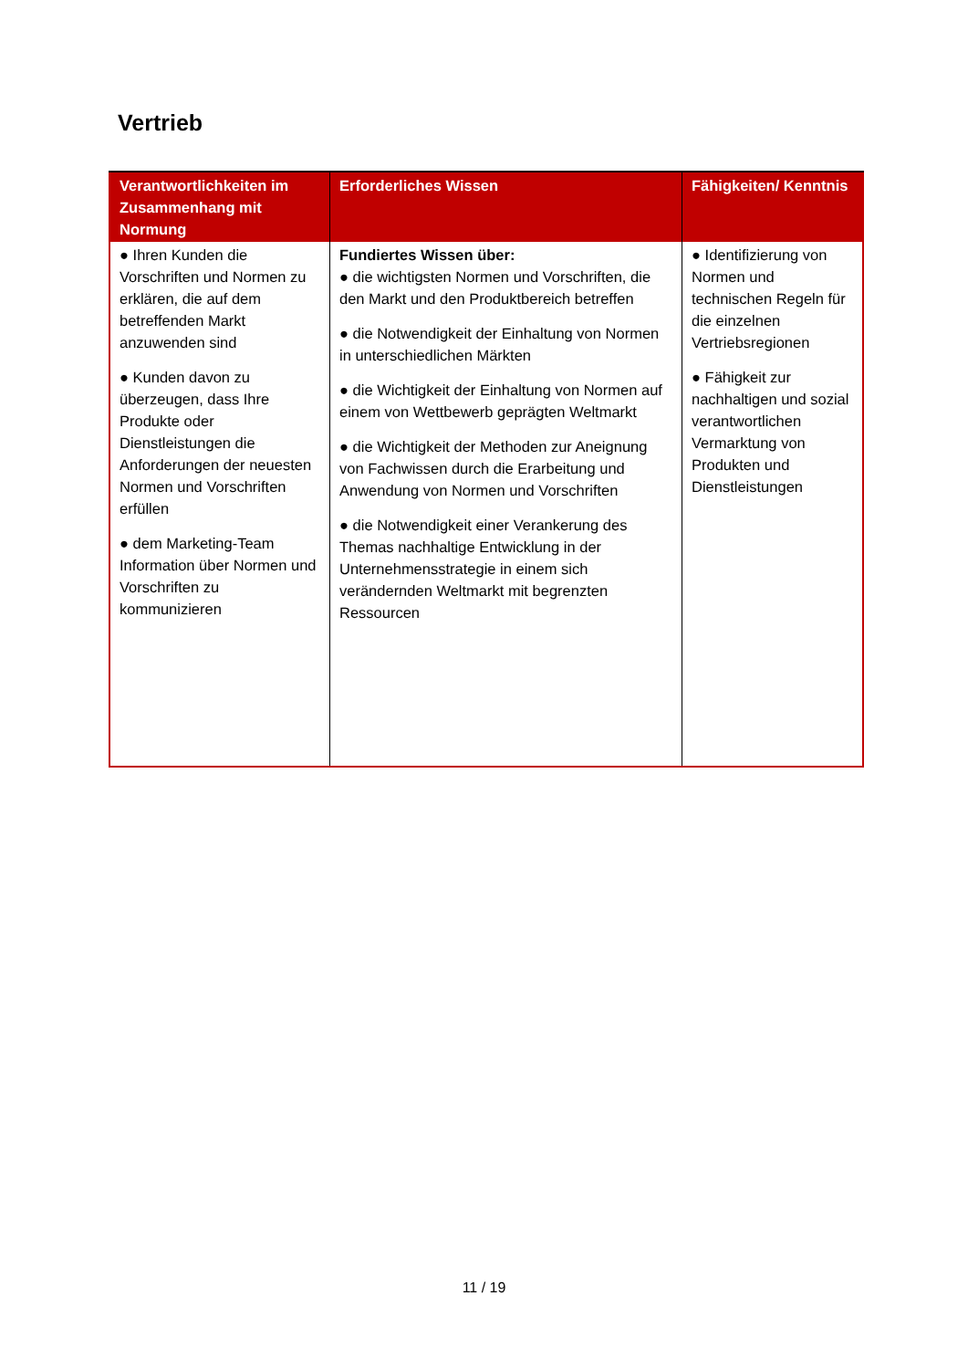Vertrieb
| Verantwortlichkeiten im Zusammenhang mit Normung | Erforderliches Wissen | Fähigkeiten/ Kenntnis |
| --- | --- | --- |
| ● Ihren Kunden die Vorschriften und Normen zu erklären, die auf dem betreffenden Markt anzuwenden sind ● Kunden davon zu überzeugen, dass Ihre Produkte oder Dienstleistungen die Anforderungen der neuesten Normen und Vorschriften erfüllen ● dem Marketing-Team Information über Normen und Vorschriften zu kommunizieren | Fundiertes Wissen über: ● die wichtigsten Normen und Vorschriften, die den Markt und den Produktbereich betreffen ● die Notwendigkeit der Einhaltung von Normen in unterschiedlichen Märkten ● die Wichtigkeit der Einhaltung von Normen auf einem von Wettbewerb geprägten Weltmarkt ● die Wichtigkeit der Methoden zur Aneignung von Fachwissen durch die Erarbeitung und Anwendung von Normen und Vorschriften ● die Notwendigkeit einer Verankerung des Themas nachhaltige Entwicklung in der Unternehmensstrategie in einem sich verändernden Weltmarkt mit begrenzten Ressourcen | ● Identifizierung von Normen und technischen Regeln für die einzelnen Vertriebsregionen ● Fähigkeit zur nachhaltigen und sozial verantwortlichen Vermarktung von Produkten und Dienstleistungen |
11 / 19